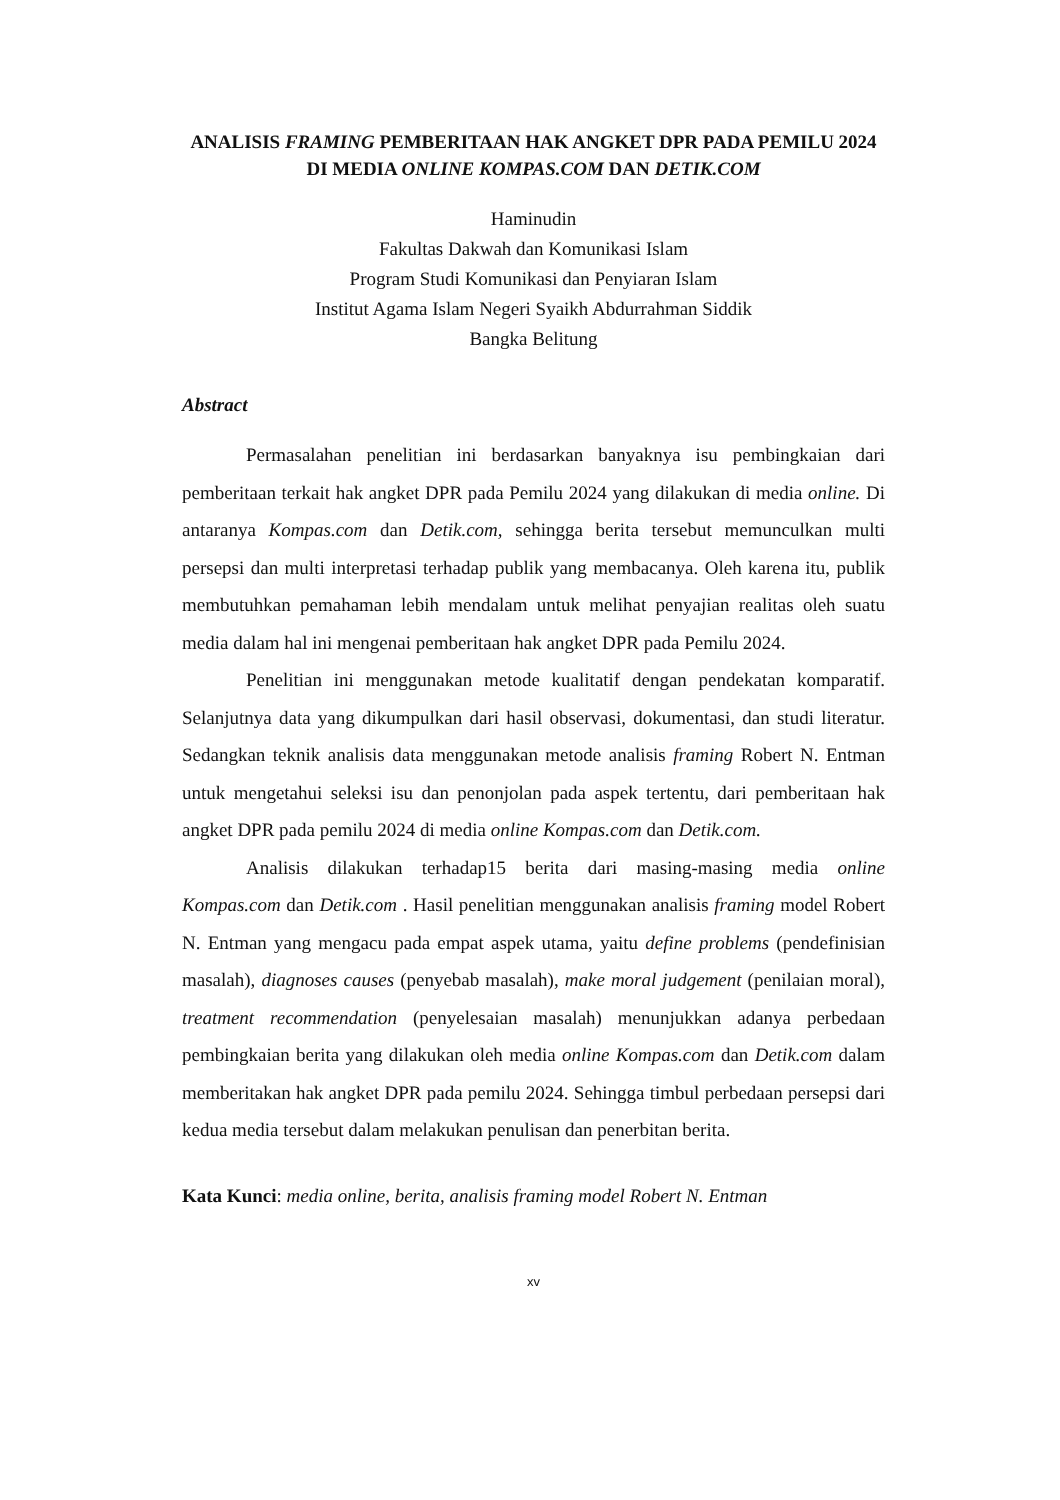ANALISIS FRAMING PEMBERITAAN HAK ANGKET DPR PADA PEMILU 2024 DI MEDIA ONLINE KOMPAS.COM DAN DETIK.COM
Haminudin
Fakultas Dakwah dan Komunikasi Islam
Program Studi Komunikasi dan Penyiaran Islam
Institut Agama Islam Negeri Syaikh Abdurrahman Siddik
Bangka Belitung
Abstract
Permasalahan penelitian ini berdasarkan banyaknya isu pembingkaian dari pemberitaan terkait hak angket DPR pada Pemilu 2024 yang dilakukan di media online. Di antaranya Kompas.com dan Detik.com, sehingga berita tersebut memunculkan multi persepsi dan multi interpretasi terhadap publik yang membacanya. Oleh karena itu, publik membutuhkan pemahaman lebih mendalam untuk melihat penyajian realitas oleh suatu media dalam hal ini mengenai pemberitaan hak angket DPR pada Pemilu 2024.
Penelitian ini menggunakan metode kualitatif dengan pendekatan komparatif. Selanjutnya data yang dikumpulkan dari hasil observasi, dokumentasi, dan studi literatur. Sedangkan teknik analisis data menggunakan metode analisis framing Robert N. Entman untuk mengetahui seleksi isu dan penonjolan pada aspek tertentu, dari pemberitaan hak angket DPR pada pemilu 2024 di media online Kompas.com dan Detik.com.
Analisis dilakukan terhadap15 berita dari masing-masing media online Kompas.com dan Detik.com . Hasil penelitian menggunakan analisis framing model Robert N. Entman yang mengacu pada empat aspek utama, yaitu define problems (pendefinisian masalah), diagnoses causes (penyebab masalah), make moral judgement (penilaian moral), treatment recommendation (penyelesaian masalah) menunjukkan adanya perbedaan pembingkaian berita yang dilakukan oleh media online Kompas.com dan Detik.com dalam memberitakan hak angket DPR pada pemilu 2024. Sehingga timbul perbedaan persepsi dari kedua media tersebut dalam melakukan penulisan dan penerbitan berita.
Kata Kunci: media online, berita, analisis framing model Robert N. Entman
xv